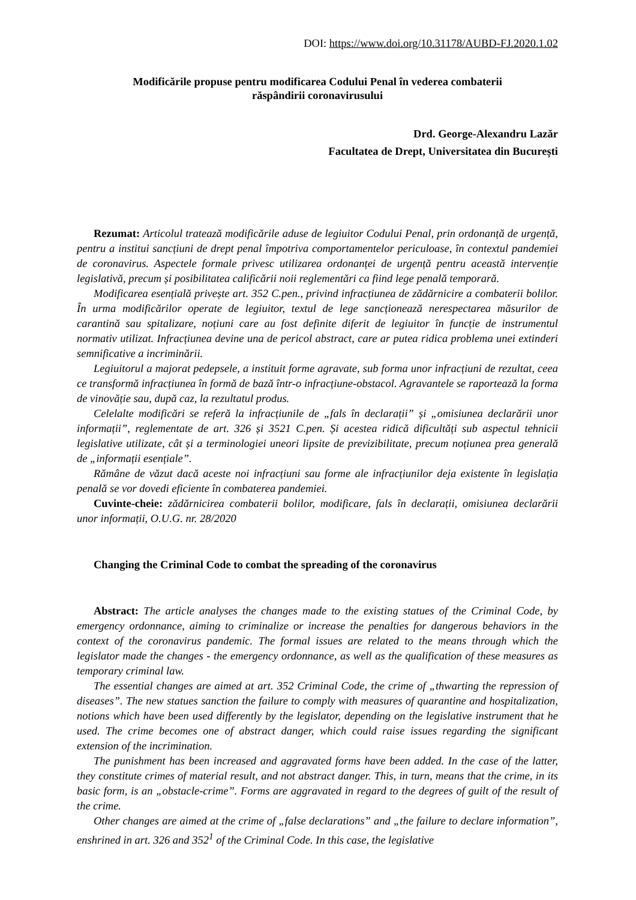DOI: https://www.doi.org/10.31178/AUBD-FJ.2020.1.02
Modificările propuse pentru modificarea Codului Penal în vederea combaterii
răspândirii coronavirusului
Drd. George-Alexandru Lazăr
Facultatea de Drept, Universitatea din București
Rezumat: Articolul tratează modificările aduse de legiuitor Codului Penal, prin ordonanță de urgență, pentru a institui sancțiuni de drept penal împotriva comportamentelor periculoase, în contextul pandemiei de coronavirus. Aspectele formale privesc utilizarea ordonanței de urgență pentru această intervenție legislativă, precum și posibilitatea calificării noii reglementări ca fiind lege penală temporară.
Modificarea esențială privește art. 352 C.pen., privind infracțiunea de zădărnicire a combaterii bolilor. În urma modificărilor operate de legiuitor, textul de lege sancționează nerespectarea măsurilor de carantină sau spitalizare, noțiuni care au fost definite diferit de legiuitor în funcție de instrumentul normativ utilizat. Infracțiunea devine una de pericol abstract, care ar putea ridica problema unei extinderi semnificative a incriminării.
Legiuitorul a majorat pedepsele, a instituit forme agravate, sub forma unor infracțiuni de rezultat, ceea ce transformă infracțiunea în formă de bază într-o infracțiune-obstacol. Agravantele se raportează la forma de vinovăție sau, după caz, la rezultatul produs.
Celelalte modificări se referă la infracțiunile de „fals în declarații” și „omisiunea declarării unor informații”, reglementate de art. 326 și 3521 C.pen. Și acestea ridică dificultăți sub aspectul tehnicii legislative utilizate, cât și a terminologiei uneori lipsite de previzibilitate, precum noțiunea prea generală de „informații esențiale”.
Rămâne de văzut dacă aceste noi infracțiuni sau forme ale infracțiunilor deja existente în legislația penală se vor dovedi eficiente în combaterea pandemiei.
Cuvinte-cheie: zădărnicirea combaterii bolilor, modificare, fals în declarații, omisiunea declarării unor informații, O.U.G. nr. 28/2020
Changing the Criminal Code to combat the spreading of the coronavirus
Abstract: The article analyses the changes made to the existing statues of the Criminal Code, by emergency ordonnance, aiming to criminalize or increase the penalties for dangerous behaviors in the context of the coronavirus pandemic. The formal issues are related to the means through which the legislator made the changes - the emergency ordonnance, as well as the qualification of these measures as temporary criminal law.
The essential changes are aimed at art. 352 Criminal Code, the crime of „thwarting the repression of diseases”. The new statues sanction the failure to comply with measures of quarantine and hospitalization, notions which have been used differently by the legislator, depending on the legislative instrument that he used. The crime becomes one of abstract danger, which could raise issues regarding the significant extension of the incrimination.
The punishment has been increased and aggravated forms have been added. In the case of the latter, they constitute crimes of material result, and not abstract danger. This, in turn, means that the crime, in its basic form, is an „obstacle-crime”. Forms are aggravated in regard to the degrees of guilt of the result of the crime.
Other changes are aimed at the crime of „false declarations” and „the failure to declare information”, enshrined in art. 326 and 352<sup>1</sup> of the Criminal Code. In this case, the legislative